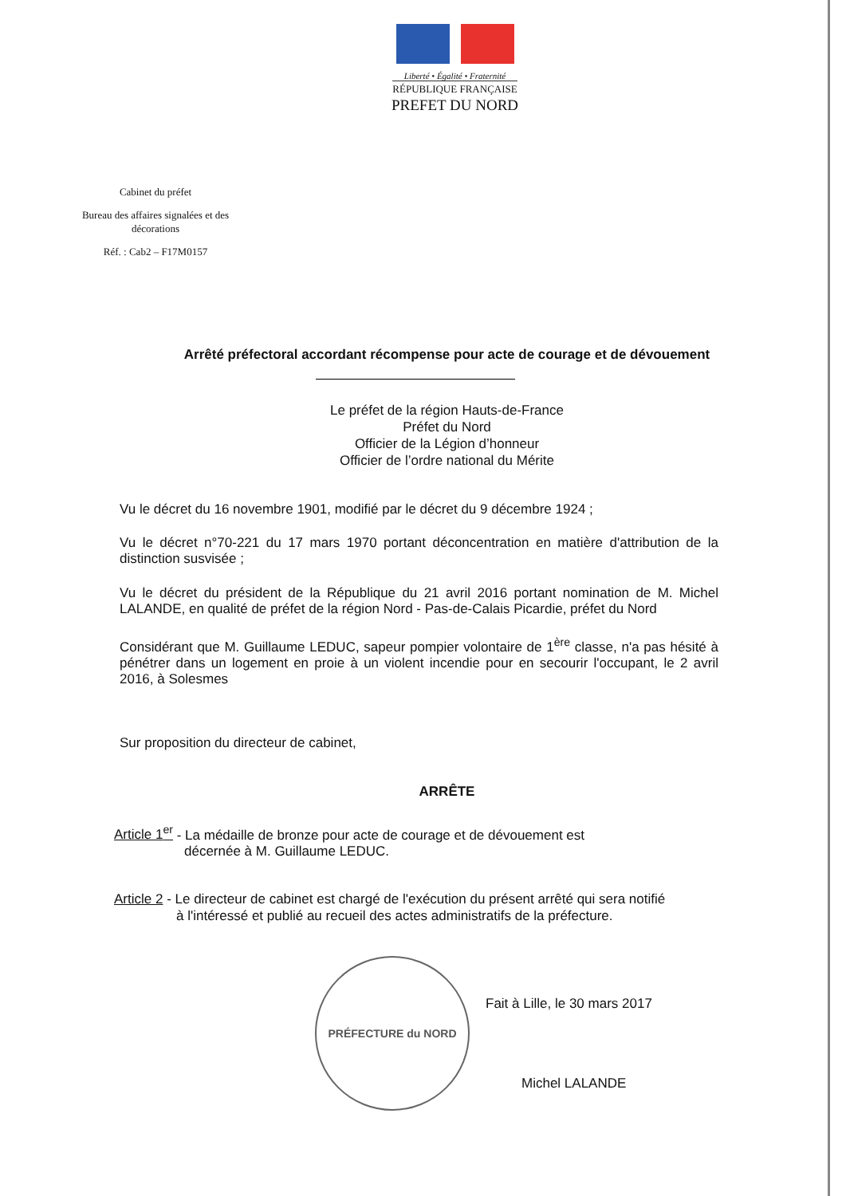Liberté • Égalité • Fraternité
RÉPUBLIQUE FRANÇAISE
PREFET DU NORD
Cabinet du préfet
Bureau des affaires signalées et des décorations
Réf. : Cab2 – F17M0157
Arrêté préfectoral accordant récompense pour acte de courage et de dévouement
Le préfet de la région Hauts-de-France
Préfet du Nord
Officier de la Légion d’honneur
Officier de l’ordre national du Mérite
Vu le décret du 16 novembre 1901, modifié par le décret du 9 décembre 1924 ;
Vu le décret n°70-221 du 17 mars 1970 portant déconcentration en matière d'attribution de la distinction susvisée ;
Vu le décret du président de la République du 21 avril 2016 portant nomination de M. Michel LALANDE, en qualité de préfet de la région Nord - Pas-de-Calais Picardie, préfet du Nord
Considérant que M. Guillaume LEDUC, sapeur pompier volontaire de 1<sup>ère</sup> classe, n'a pas hésité à pénétrer dans un logement en proie à un violent incendie pour en secourir l'occupant, le 2 avril 2016, à Solesmes
Sur proposition du directeur de cabinet,
ARRÊTE
Article 1<sup>er</sup> - La médaille de bronze pour acte de courage et de dévouement est
décernée à M. Guillaume LEDUC.
Article 2 - Le directeur de cabinet est chargé de l'exécution du présent arrêté qui sera notifié
à l'intéressé et publié au recueil des actes administratifs de la préfecture.
PRÉFECTURE du NORD
Fait à Lille, le 30 mars 2017
Michel LALANDE